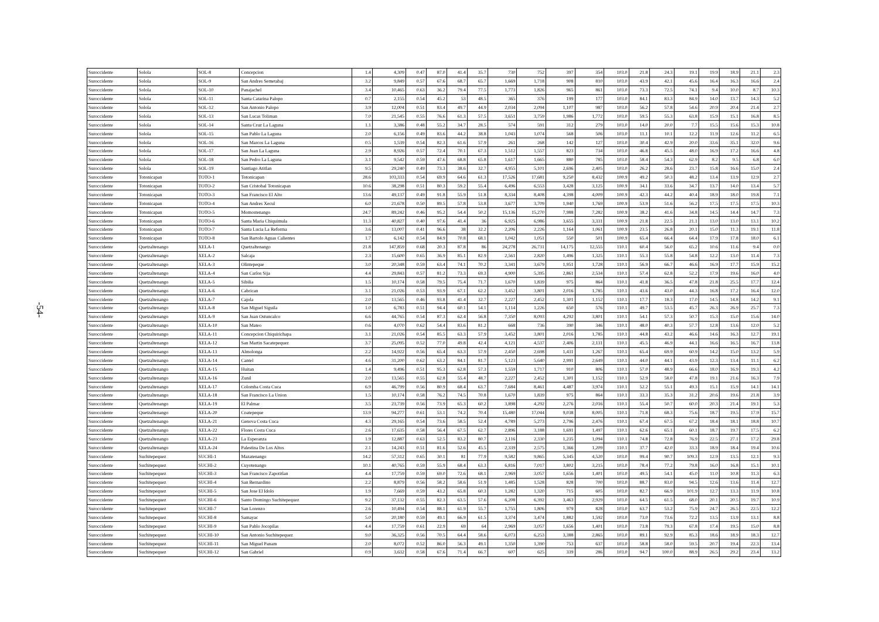-54-
| Suroccidente | Solola | SOL-8 | Concepcion | 1.4 | 4,309 | 0.47 | 87.0 | 41.4 | 35.7 | 730 | 752 | 397 | 354 | 103.0 | 21.8 | 24.3 | 19.1 | 19.9 | 18.9 | 21.1 | 2.3 |
| Suroccidente | Solola | SOL-9 | San Andres Semetabaj | 3.2 | 9,849 | 0.57 | 67.6 | 68.7 | 65.7 | 1,669 | 1,718 | 908 | 810 | 103.0 | 43.9 | 42.1 | 45.6 | 16.4 | 16.3 | 16.6 | 2.4 |
| Suroccidente | Solola | SOL-10 | Panajachel | 3.4 | 10,465 | 0.63 | 36.2 | 79.4 | 77.5 | 1,773 | 1,826 | 965 | 861 | 103.0 | 73.3 | 72.5 | 74.1 | 9.4 | 10.0 | 8.7 | 10.3 |
| Suroccidente | Solola | SOL-11 | Santa Catarina Palopo | 0.7 | 2,155 | 0.54 | 45.2 | 53 | 48.5 | 365 | 376 | 199 | 177 | 103.0 | 84.1 | 83.3 | 84.9 | 14.0 | 13.7 | 14.3 | 5.2 |
| Suroccidente | Solola | SOL-12 | San Antonio Palopo | 3.9 | 12,004 | 0.51 | 83.4 | 49.7 | 44.9 | 2,034 | 2,094 | 1,107 | 987 | 103.0 | 56.2 | 57.8 | 54.6 | 20.9 | 20.4 | 21.4 | 2.7 |
| Suroccidente | Solola | SOL-13 | San Lucas Toliman | 7.0 | 21,545 | 0.55 | 76.6 | 61.3 | 57.5 | 3,651 | 3,759 | 1,986 | 1,772 | 103.0 | 59.5 | 55.3 | 63.8 | 15.9 | 15.1 | 16.8 | 8.5 |
| Suroccidente | Solola | SOL-14 | Santa Cruz La Laguna | 1.1 | 3,386 | 0.48 | 55.2 | 34.7 | 28.5 | 574 | 591 | 312 | 279 | 103.0 | 14.0 | 20.0 | 7.7 | 15.5 | 15.6 | 15.3 | 10.8 |
| Suroccidente | Solola | SOL-15 | San Pablo La Laguna | 2.0 | 6,156 | 0.49 | 83.6 | 44.2 | 38.8 | 1,043 | 1,074 | 568 | 506 | 103.0 | 11.1 | 10.1 | 12.2 | 11.9 | 12.6 | 11.2 | 6.5 |
| Suroccidente | Solola | SOL-16 | San Marcos La Laguna | 0.5 | 1,539 | 0.54 | 82.3 | 61.6 | 57.9 | 261 | 268 | 142 | 127 | 103.0 | 30.4 | 42.9 | 20.0 | 33.6 | 35.1 | 32.0 | 9.6 |
| Suroccidente | Solola | SOL-17 | San Juan La Laguna | 2.9 | 8,926 | 0.57 | 72.4 | 70.1 | 67.3 | 1,512 | 1,557 | 823 | 734 | 103.0 | 46.8 | 45.5 | 48.0 | 16.9 | 17.2 | 16.6 | 4.8 |
| Suroccidente | Solola | SOL-18 | San Pedro La Laguna | 3.1 | 9,542 | 0.59 | 47.6 | 68.8 | 65.8 | 1,617 | 1,665 | 880 | 785 | 103.0 | 58.4 | 54.3 | 62.9 | 8.2 | 9.5 | 6.8 | 6.0 |
| Suroccidente | Solola | SOL-19 | Santiago Atitlan | 9.5 | 29,240 | 0.49 | 73.3 | 38.6 | 32.7 | 4,955 | 5,101 | 2,696 | 2,405 | 103.0 | 26.2 | 28.6 | 23.7 | 15.8 | 16.6 | 15.0 | 2.4 |
| Suroccidente | Totonicapan | TOTO-1 | Totonicapan | 28.6 | 103,333 | 0.54 | 69.9 | 64.6 | 61.3 | 17,526 | 17,681 | 9,250 | 8,432 | 100.9 | 49.2 | 50.3 | 48.2 | 13.4 | 13.9 | 12.9 | 2.7 |
| Suroccidente | Totonicapan | TOTO-2 | San Cristobal Totonicapan | 10.6 | 38,298 | 0.51 | 80.3 | 59.2 | 55.4 | 6,496 | 6,553 | 3,428 | 3,125 | 100.9 | 34.1 | 33.6 | 34.7 | 13.7 | 14.0 | 13.4 | 5.7 |
| Suroccidente | Totonicapan | TOTO-3 | San Francisco El Alto | 13.6 | 49,137 | 0.49 | 91.8 | 55.9 | 51.8 | 8,334 | 8,408 | 4,398 | 4,009 | 100.9 | 42.3 | 44.2 | 40.4 | 18.9 | 18.0 | 19.8 | 7.1 |
| Suroccidente | Totonicapan | TOTO-4 | San Andres Xecul | 6.0 | 21,678 | 0.50 | 89.5 | 57.8 | 53.8 | 3,677 | 3,709 | 1,940 | 1,769 | 100.9 | 53.9 | 51.6 | 56.2 | 17.5 | 17.5 | 17.5 | 10.3 |
| Suroccidente | Totonicapan | TOTO-5 | Momostenango | 24.7 | 89,242 | 0.46 | 95.2 | 54.4 | 50.2 | 15,136 | 15,270 | 7,988 | 7,282 | 100.9 | 38.2 | 41.6 | 34.8 | 14.5 | 14.4 | 14.7 | 7.3 |
| Suroccidente | Totonicapan | TOTO-6 | Santa Maria Chiquimula | 11.3 | 40,827 | 0.40 | 97.6 | 41.4 | 36 | 6,925 | 6,986 | 3,655 | 3,331 | 100.9 | 21.8 | 22.5 | 21.1 | 13.0 | 13.0 | 13.1 | 10.2 |
| Suroccidente | Totonicapan | TOTO-7 | Santa Lucia La Reforma | 3.6 | 13,007 | 0.41 | 96.6 | 38 | 32.2 | 2,206 | 2,226 | 1,164 | 1,061 | 100.9 | 23.5 | 26.8 | 20.1 | 15.0 | 11.3 | 19.1 | 11.8 |
| Suroccidente | Totonicapan | TOTO-8 | San Bartolo Aguas Calientes | 1.7 | 6,142 | 0.54 | 84.9 | 70.8 | 68.1 | 1,042 | 1,051 | 550 | 501 | 100.9 | 65.4 | 66.4 | 64.4 | 17.9 | 17.8 | 18.0 | 6.1 |
| Suroccidente | Quetzaltenango | XELA-1 | Quetzaltenango | 21.8 | 147,859 | 0.68 | 20.3 | 87.8 | 86 | 24,278 | 26,731 | 14,175 | 12,555 | 110.1 | 60.4 | 56.0 | 65.2 | 10.6 | 11.6 | 9.4 | 0.0 |
| Suroccidente | Quetzaltenango | XELA-2 | Salcaja | 2.3 | 15,600 | 0.65 | 36.9 | 85.1 | 82.9 | 2,561 | 2,820 | 1,496 | 1,325 | 110.1 | 55.3 | 55.8 | 54.8 | 12.2 | 13.0 | 11.4 | 7.3 |
| Suroccidente | Quetzaltenango | XELA-3 | Olintepeque | 3.0 | 20,348 | 0.59 | 63.4 | 74.1 | 70.2 | 3,341 | 3,679 | 1,951 | 1,728 | 110.1 | 56.9 | 66.7 | 46.6 | 16.9 | 17.7 | 15.9 | 15.2 |
| Suroccidente | Quetzaltenango | XELA-4 | San Carlos Sija | 4.4 | 29,843 | 0.57 | 81.2 | 73.3 | 69.3 | 4,900 | 5,395 | 2,861 | 2,534 | 110.1 | 57.4 | 62.8 | 52.2 | 17.9 | 19.6 | 16.0 | 4.0 |
| Suroccidente | Quetzaltenango | XELA-5 | Sibilia | 1.5 | 10,174 | 0.58 | 79.5 | 75.4 | 71.7 | 1,670 | 1,839 | 975 | 864 | 110.1 | 41.8 | 36.5 | 47.8 | 21.8 | 25.5 | 17.7 | 12.4 |
| Suroccidente | Quetzaltenango | XELA-6 | Cabrican | 3.1 | 21,026 | 0.53 | 93.9 | 67.1 | 62.2 | 3,452 | 3,801 | 2,016 | 1,785 | 110.1 | 43.6 | 43.0 | 44.3 | 16.8 | 17.2 | 16.4 | 12.0 |
| Suroccidente | Quetzaltenango | XELA-7 | Cajola | 2.0 | 13,565 | 0.46 | 93.8 | 41.4 | 32.7 | 2,227 | 2,452 | 1,301 | 1,152 | 110.1 | 17.7 | 18.3 | 17.0 | 14.5 | 14.8 | 14.2 | 9.1 |
| Suroccidente | Quetzaltenango | XELA-8 | San Miguel Siguila | 1.0 | 6,783 | 0.51 | 94.4 | 60.1 | 54.1 | 1,114 | 1,226 | 650 | 576 | 110.1 | 49.7 | 53.5 | 45.7 | 26.3 | 26.9 | 25.7 | 7.3 |
| Suroccidente | Quetzaltenango | XELA-9 | San Juan Ostuncalco | 6.6 | 44,765 | 0.54 | 87.3 | 62.4 | 56.8 | 7,350 | 8,093 | 4,292 | 3,801 | 110.1 | 54.1 | 57.3 | 50.7 | 15.3 | 15.0 | 15.6 | 14.0 |
| Suroccidente | Quetzaltenango | XELA-10 | San Mateo | 0.6 | 4,070 | 0.62 | 54.4 | 83.6 | 81.2 | 668 | 736 | 390 | 346 | 110.1 | 48.0 | 40.3 | 57.7 | 12.8 | 13.6 | 12.0 | 5.2 |
| Suroccidente | Quetzaltenango | XELA-11 | Concepcion Chiquirichapa | 3.1 | 21,026 | 0.54 | 85.5 | 63.3 | 57.9 | 3,452 | 3,801 | 2,016 | 1,785 | 110.1 | 44.8 | 43.2 | 46.6 | 14.6 | 16.3 | 12.7 | 19.1 |
| Suroccidente | Quetzaltenango | XELA-12 | San Martin Sacatepequez | 3.7 | 25,095 | 0.52 | 77.0 | 49.8 | 42.4 | 4,121 | 4,537 | 2,406 | 2,131 | 110.1 | 45.5 | 46.9 | 44.1 | 16.6 | 16.5 | 16.7 | 13.8 |
| Suroccidente | Quetzaltenango | XELA-13 | Almolonga | 2.2 | 14,922 | 0.56 | 65.4 | 63.3 | 57.9 | 2,450 | 2,698 | 1,431 | 1,267 | 110.1 | 65.4 | 69.9 | 60.9 | 14.2 | 15.0 | 13.2 | 5.9 |
| Suroccidente | Quetzaltenango | XELA-14 | Cantel | 4.6 | 31,200 | 0.62 | 63.2 | 84.1 | 81.7 | 5,123 | 5,640 | 2,991 | 2,649 | 110.1 | 44.0 | 44.1 | 43.9 | 12.3 | 13.4 | 11.1 | 6.2 |
| Suroccidente | Quetzaltenango | XELA-15 | Huitan | 1.4 | 9,496 | 0.51 | 95.3 | 62.8 | 57.3 | 1,559 | 1,717 | 910 | 806 | 110.1 | 57.0 | 48.9 | 66.6 | 18.0 | 16.9 | 19.3 | 4.2 |
| Suroccidente | Quetzaltenango | XELA-16 | Zunil | 2.0 | 13,565 | 0.55 | 62.8 | 55.4 | 48.7 | 2,227 | 2,452 | 1,301 | 1,152 | 110.1 | 52.9 | 58.0 | 47.8 | 19.1 | 21.6 | 16.3 | 7.9 |
| Suroccidente | Quetzaltenango | XELA-17 | Colomba Costa Cuca | 6.9 | 46,799 | 0.56 | 80.9 | 68.4 | 63.7 | 7,684 | 8,461 | 4,487 | 3,974 | 110.1 | 52.2 | 55.1 | 49.3 | 15.1 | 15.9 | 14.1 | 14.1 |
| Suroccidente | Quetzaltenango | XELA-18 | San Francisco La Union | 1.5 | 10,174 | 0.58 | 76.2 | 74.5 | 70.8 | 1,670 | 1,839 | 975 | 864 | 110.1 | 33.3 | 35.3 | 31.2 | 20.6 | 19.6 | 21.8 | 3.9 |
| Suroccidente | Quetzaltenango | XELA-19 | El Palmar | 3.5 | 23,739 | 0.56 | 73.9 | 65.3 | 60.2 | 3,898 | 4,292 | 2,276 | 2,016 | 110.1 | 55.4 | 50.7 | 60.0 | 20.3 | 21.4 | 19.1 | 5.3 |
| Suroccidente | Quetzaltenango | XELA-20 | Coatepeque | 13.9 | 94,277 | 0.61 | 53.1 | 74.2 | 70.4 | 15,480 | 17,044 | 9,038 | 8,005 | 110.1 | 71.8 | 68.3 | 75.6 | 18.7 | 19.5 | 17.9 | 15.7 |
| Suroccidente | Quetzaltenango | XELA-21 | Genova Costa Cuca | 4.3 | 29,165 | 0.54 | 73.6 | 58.5 | 52.4 | 4,789 | 5,273 | 2,796 | 2,476 | 110.1 | 67.4 | 67.5 | 67.2 | 18.4 | 18.1 | 18.8 | 10.7 |
| Suroccidente | Quetzaltenango | XELA-22 | Flores Costa Cuca | 2.6 | 17,635 | 0.58 | 56.4 | 67.5 | 62.7 | 2,896 | 3,188 | 1,691 | 1,497 | 110.1 | 62.6 | 65.1 | 60.1 | 18.7 | 19.7 | 17.5 | 6.2 |
| Suroccidente | Quetzaltenango | XELA-23 | La Esperanza | 1.9 | 12,887 | 0.63 | 52.5 | 83.2 | 80.7 | 2,116 | 2,330 | 1,235 | 1,094 | 110.1 | 74.8 | 72.8 | 76.9 | 22.5 | 27.1 | 17.2 | 29.8 |
| Suroccidente | Quetzaltenango | XELA-24 | Palestina De Los Altos | 2.1 | 14,243 | 0.51 | 81.6 | 52.6 | 45.5 | 2,339 | 2,575 | 1,366 | 1,209 | 110.1 | 37.7 | 42.0 | 33.3 | 18.9 | 18.4 | 19.4 | 10.6 |
| Suroccidente | Suchitepequez | SUCHI-1 | Mazatenango | 14.2 | 57,312 | 0.65 | 30.1 | 81 | 77.9 | 9,582 | 9,865 | 5,345 | 4,520 | 103.0 | 99.4 | 90.7 | 109.3 | 12.9 | 13.5 | 12.1 | 9.3 |
| Suroccidente | Suchitepequez | SUCHI-2 | Cuyotenango | 10.1 | 40,765 | 0.59 | 55.9 | 68.4 | 63.3 | 6,816 | 7,017 | 3,802 | 3,215 | 103.0 | 78.4 | 77.2 | 79.8 | 16.0 | 16.8 | 15.1 | 10.1 |
| Suroccidente | Suchitepequez | SUCHI-3 | San Francisco Zapotitlan | 4.4 | 17,759 | 0.59 | 69.0 | 72.6 | 68.1 | 2,969 | 3,057 | 1,656 | 1,401 | 103.0 | 49.5 | 54.1 | 45.0 | 11.0 | 10.8 | 11.3 | 6.3 |
| Suroccidente | Suchitepequez | SUCHI-4 | San Bernardino | 2.2 | 8,879 | 0.56 | 58.2 | 58.6 | 51.9 | 1,485 | 1,528 | 828 | 700 | 103.0 | 88.7 | 83.0 | 94.5 | 12.6 | 13.6 | 11.4 | 12.7 |
| Suroccidente | Suchitepequez | SUCHI-5 | San Jose El Idolo | 1.9 | 7,669 | 0.59 | 43.2 | 65.8 | 60.3 | 1,282 | 1,320 | 715 | 605 | 103.0 | 82.7 | 66.9 | 101.9 | 12.7 | 13.3 | 11.9 | 10.8 |
| Suroccidente | Suchitepequez | SUCHI-6 | Santo Domingo Suchitepequez | 9.2 | 37,132 | 0.55 | 82.3 | 63.5 | 57.6 | 6,208 | 6,392 | 3,463 | 2,929 | 103.0 | 64.5 | 61.5 | 68.0 | 20.1 | 20.5 | 19.7 | 10.9 |
| Suroccidente | Suchitepequez | SUCHI-7 | San Lorenzo | 2.6 | 10,494 | 0.54 | 88.1 | 61.9 | 55.7 | 1,755 | 1,806 | 979 | 828 | 103.0 | 63.7 | 53.2 | 75.9 | 24.7 | 26.5 | 22.5 | 12.2 |
| Suroccidente | Suchitepequez | SUCHI-8 | Samayac | 5.0 | 20,180 | 0.59 | 49.1 | 66.9 | 61.5 | 3,374 | 3,474 | 1,882 | 1,592 | 103.0 | 73.0 | 73.6 | 72.2 | 13.5 | 13.9 | 13.1 | 8.8 |
| Suroccidente | Suchitepequez | SUCHI-9 | San Pablo Jocopilas | 4.4 | 17,759 | 0.61 | 22.9 | 69 | 64 | 2,969 | 3,057 | 1,656 | 1,401 | 103.0 | 73.8 | 79.3 | 67.8 | 17.4 | 19.5 | 15.0 | 8.8 |
| Suroccidente | Suchitepequez | SUCHI-10 | San Antonio Suchitepequez | 9.0 | 36,325 | 0.56 | 70.5 | 64.4 | 58.6 | 6,073 | 6,253 | 3,388 | 2,865 | 103.0 | 89.1 | 92.9 | 85.3 | 18.6 | 18.9 | 18.3 | 12.7 |
| Suroccidente | Suchitepequez | SUCHI-11 | San Miguel Panam | 2.0 | 8,072 | 0.52 | 86.0 | 56.3 | 49.1 | 1,350 | 1,390 | 753 | 637 | 103.0 | 58.8 | 58.0 | 59.5 | 20.7 | 19.4 | 22.3 | 13.4 |
| Suroccidente | Suchitepequez | SUCHI-12 | San Gabriel | 0.9 | 3,632 | 0.58 | 67.6 | 71.4 | 66.7 | 607 | 625 | 339 | 286 | 103.0 | 94.7 | 100.0 | 88.9 | 26.5 | 29.2 | 23.4 | 13.2 |